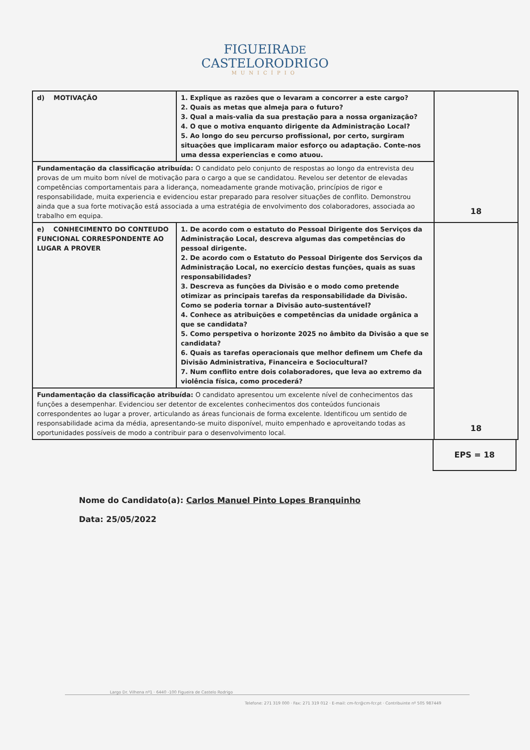FIGUEIRADE
CASTELORODRIGO
MUNICÍPIO
| d) MOTIVAÇÃO | 1. Explique as razões que o levaram a concorrer a este cargo? 2. Quais as metas que almeja para o futuro? 3. Qual a mais-valia da sua prestação para a nossa organização? 4. O que o motiva enquanto dirigente da Administração Local? 5. Ao longo do seu percurso profissional, por certo, surgiram situações que implicaram maior esforço ou adaptação. Conte-nos uma dessa experiencias e como atuou. | 18 |
| Fundamentação da classificação atribuída: O candidato pelo conjunto de respostas ao longo da entrevista deu provas de um muito bom nível de motivação para o cargo a que se candidatou. Revelou ser detentor de elevadas competências comportamentais para a liderança, nomeadamente grande motivação, princípios de rigor e responsabilidade, muita experiencia e evidenciou estar preparado para resolver situações de conflito. Demonstrou ainda que a sua forte motivação está associada a uma estratégia de envolvimento dos colaboradores, associada ao trabalho em equipa. | | |
| e) CONHECIMENTO DO CONTEUDO FUNCIONAL CORRESPONDENTE AO LUGAR A PROVER | 1. De acordo com o estatuto do Pessoal Dirigente dos Serviços da Administração Local, descreva algumas das competências do pessoal dirigente. 2. De acordo com o Estatuto do Pessoal Dirigente dos Serviços da Administração Local, no exercício destas funções, quais as suas responsabilidades? 3. Descreva as funções da Divisão e o modo como pretende otimizar as principais tarefas da responsabilidade da Divisão. Como se poderia tornar a Divisão auto-sustentável? 4. Conhece as atribuições e competências da unidade orgânica a que se candidata? 5. Como perspetiva o horizonte 2025 no âmbito da Divisão a que se candidata? 6. Quais as tarefas operacionais que melhor definem um Chefe da Divisão Administrativa, Financeira e Sociocultural? 7. Num conflito entre dois colaboradores, que leva ao extremo da violência física, como procederá? | 18 |
| Fundamentação da classificação atribuída: O candidato apresentou um excelente nível de conhecimentos das funções a desempenhar. Evidenciou ser detentor de excelentes conhecimentos dos conteúdos funcionais correspondentes ao lugar a prover, articulando as áreas funcionais de forma excelente. Identificou um sentido de responsabilidade acima da média, apresentando-se muito disponível, muito empenhado e aproveitando todas as oportunidades possíveis de modo a contribuir para o desenvolvimento local. | | |
EPS = 18
Nome do Candidato(a): Carlos Manuel Pinto Lopes Branquinho
Data: 25/05/2022
Largo Dr. Vilhena nº1 · 6440 -100 Figueira de Castelo Rodrigo
Telefone: 271 319 000 · Fax: 271 319 012 · E-mail: cm-fcr@cm-fcr.pt · Contribuinte nº 505 987449